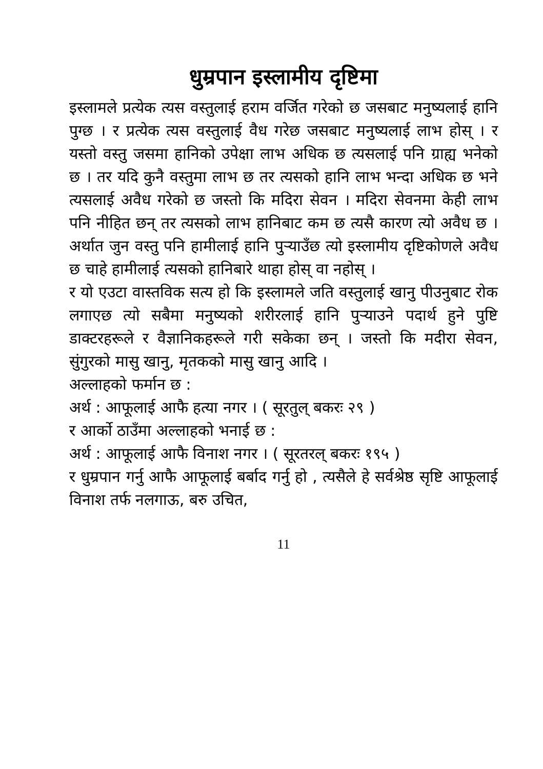धुम्रपान इस्लामीय दृष्टिमा
इस्लामले प्रत्येक त्यस वस्तुलाई हराम वर्जित गरेको छ जसबाट मनुष्यलाई हानि पुग्छ । र प्रत्येक त्यस वस्तुलाई वैध गरेछ जसबाट मनुष्यलाई लाभ होस् । र यस्तो वस्तु जसमा हानिको उपेक्षा लाभ अधिक छ त्यसलाई पनि ग्राह्य भनेको छ । तर यदि कुनै वस्तुमा लाभ छ तर त्यसको हानि लाभ भन्दा अधिक छ भने त्यसलाई अवैध गरेको छ जस्तो कि मदिरा सेवन । मदिरा सेवनमा केही लाभ पनि नीहित छन् तर त्यसको लाभ हानिबाट कम छ त्यसै कारण त्यो अवैध छ । अर्थात जुन वस्तु पनि हामीलाई हानि पुऱ्याउँछ त्यो इस्लामीय दृष्टिकोणले अवैध छ चाहे हामीलाई त्यसको हानिबारे थाहा होस् वा नहोस् ।
र यो एउटा वास्तविक सत्य हो कि इस्लामले जति वस्तुलाई खानु पीउनुबाट रोक लगाएछ त्यो सबैमा मनुष्यको शरीरलाई हानि पुऱ्याउने पदार्थ हुने पुष्टि डाक्टरहरूले र वैज्ञानिकहरूले गरी सकेका छन् । जस्तो कि मदीरा सेवन, सुंगुरको मासु खानु, मृतकको मासु खानु आदि ।
अल्लाहको फर्मान छ :
अर्थ : आफूलाई आफै हत्या नगर । ( सूरतुल् बकरः २९ )
र आर्को ठाउँमा अल्लाहको भनाई छ :
अर्थ : आफूलाई आफै विनाश नगर । ( सूरतरल् बकरः १९५ )
र धुम्रपान गर्नु आफै आफूलाई बर्बाद गर्नु हो , त्यसैले हे सर्वश्रेष्ठ सृष्टि आफूलाई विनाश तर्फ नलगाऊ, बरु उचित,
11